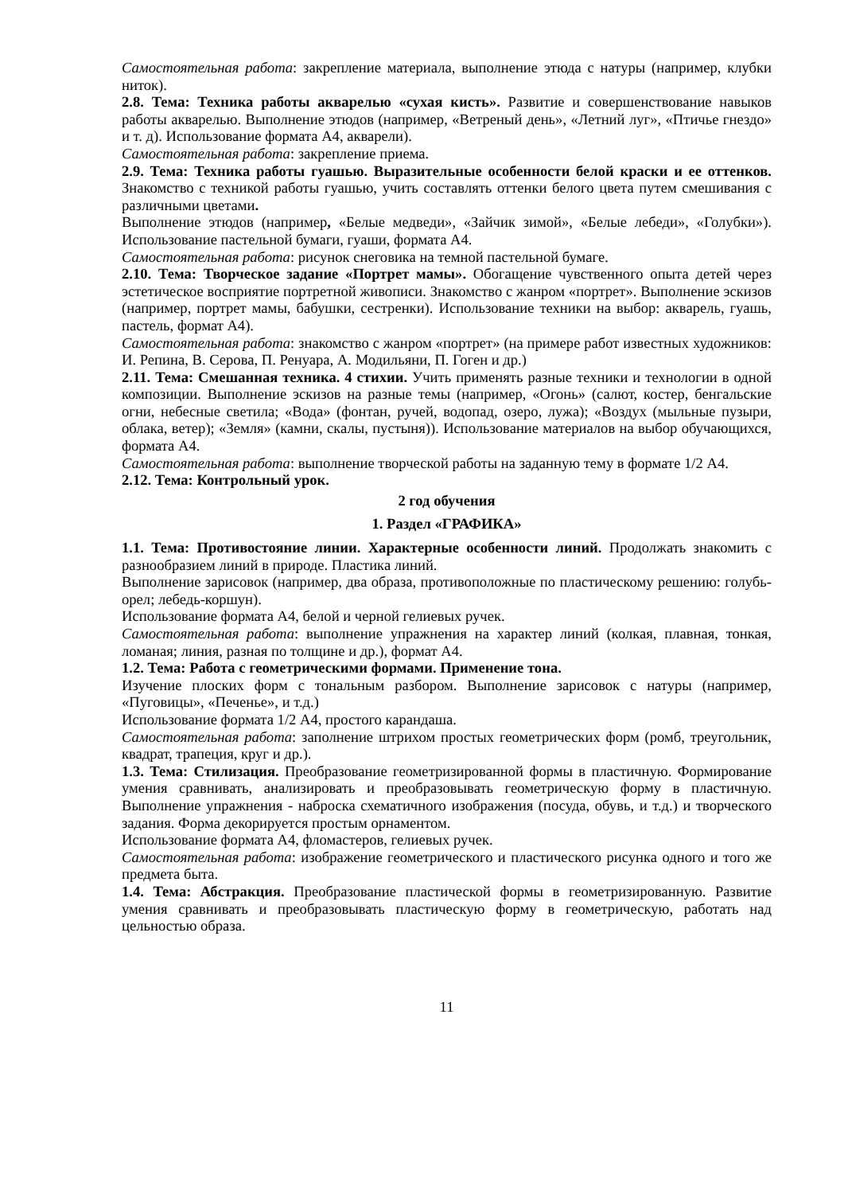Самостоятельная работа: закрепление материала, выполнение этюда с натуры (например, клубки ниток).
2.8. Тема: Техника работы акварелью «сухая кисть». Развитие и совершенствование навыков работы акварелью. Выполнение этюдов (например, «Ветреный день», «Летний луг», «Птичье гнездо» и т. д). Использование формата А4, акварели).
Самостоятельная работа: закрепление приема.
2.9. Тема: Техника работы гуашью. Выразительные особенности белой краски и ее оттенков. Знакомство с техникой работы гуашью, учить составлять оттенки белого цвета путем смешивания с различными цветами.
Выполнение этюдов (например, «Белые медведи», «Зайчик зимой», «Белые лебеди», «Голубки»). Использование пастельной бумаги, гуаши, формата А4.
Самостоятельная работа: рисунок снеговика на темной пастельной бумаге.
2.10. Тема: Творческое задание «Портрет мамы». Обогащение чувственного опыта детей через эстетическое восприятие портретной живописи. Знакомство с жанром «портрет». Выполнение эскизов (например, портрет мамы, бабушки, сестренки). Использование техники на выбор: акварель, гуашь, пастель, формат А4).
Самостоятельная работа: знакомство с жанром «портрет» (на примере работ известных художников: И. Репина, В. Серова, П. Ренуара, А. Модильяни, П. Гоген и др.)
2.11. Тема: Смешанная техника. 4 стихии. Учить применять разные техники и технологии в одной композиции. Выполнение эскизов на разные темы (например, «Огонь» (салют, костер, бенгальские огни, небесные светила; «Вода» (фонтан, ручей, водопад, озеро, лужа); «Воздух (мыльные пузыри, облака, ветер); «Земля» (камни, скалы, пустыня)). Использование материалов на выбор обучающихся, формата А4.
Самостоятельная работа: выполнение творческой работы на заданную тему в формате 1/2 А4.
2.12. Тема: Контрольный урок.
2 год обучения
1. Раздел «ГРАФИКА»
1.1. Тема: Противостояние линии. Характерные особенности линий. Продолжать знакомить с разнообразием линий в природе. Пластика линий.
Выполнение зарисовок (например, два образа, противоположные по пластическому решению: голубь-орел; лебедь-коршун).
Использование формата А4, белой и черной гелиевых ручек.
Самостоятельная работа: выполнение упражнения на характер линий (колкая, плавная, тонкая, ломаная; линия, разная по толщине и др.), формат А4.
1.2. Тема: Работа с геометрическими формами. Применение тона.
Изучение плоских форм с тональным разбором. Выполнение зарисовок с натуры (например, «Пуговицы», «Печенье», и т.д.)
Использование формата 1/2 А4, простого карандаша.
Самостоятельная работа: заполнение штрихом простых геометрических форм (ромб, треугольник, квадрат, трапеция, круг и др.).
1.3. Тема: Стилизация. Преобразование геометризированной формы в пластичную. Формирование умения сравнивать, анализировать и преобразовывать геометрическую форму в пластичную. Выполнение упражнения - наброска схематичного изображения (посуда, обувь, и т.д.) и творческого задания. Форма декорируется простым орнаментом.
Использование формата А4, фломастеров, гелиевых ручек.
Самостоятельная работа: изображение геометрического и пластического рисунка одного и того же предмета быта.
1.4. Тема: Абстракция. Преобразование пластической формы в геометризированную. Развитие умения сравнивать и преобразовывать пластическую форму в геометрическую, работать над цельностью образа.
11